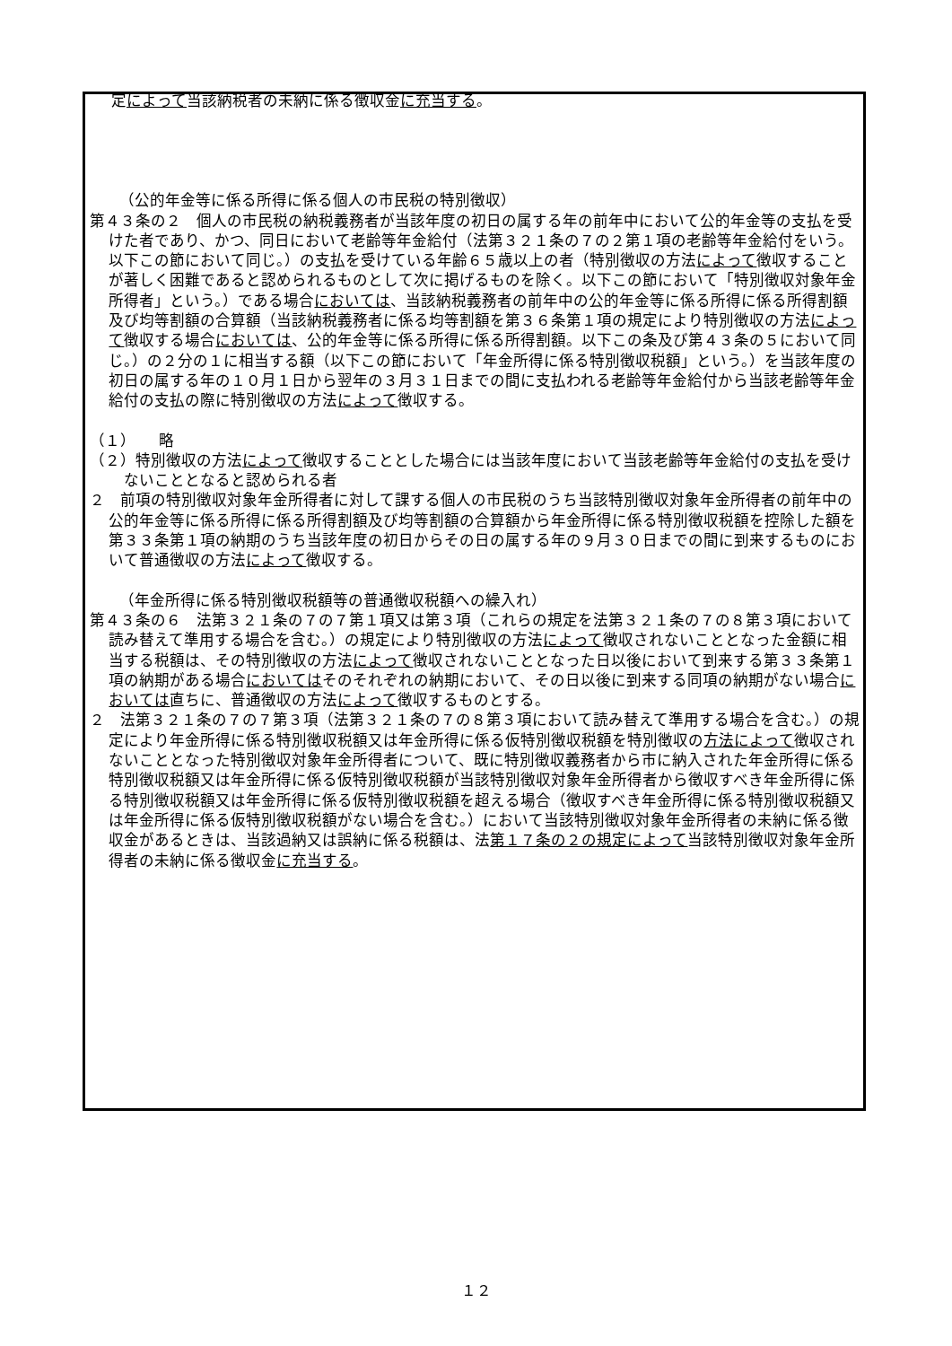定によって当該納税者の未納に係る徴収金に充当する。
（公的年金等に係る所得に係る個人の市民税の特別徴収）
第４３条の２　個人の市民税の納税義務者が当該年度の初日の属する年の前年中において公的年金等の支払を受けた者であり、かつ、同日において老齢等年金給付（法第３２１条の７の２第１項の老齢等年金給付をいう。以下この節において同じ。）の支払を受けている年齢６５歳以上の者（特別徴収の方法によって徴収することが著しく困難であると認められるものとして次に掲げるものを除く。以下この節において「特別徴収対象年金所得者」という。）である場合においては、当該納税義務者の前年中の公的年金等に係る所得に係る所得割額及び均等割額の合算額（当該納税義務者に係る均等割額を第３６条第１項の規定により特別徴収の方法によって徴収する場合においては、公的年金等に係る所得に係る所得割額。以下この条及び第４３条の５において同じ。）の２分の１に相当する額（以下この節において「年金所得に係る特別徴収税額」という。）を当該年度の初日の属する年の１０月１日から翌年の３月３１日までの間に支払われる老齢等年金給付から当該老齢等年金給付の支払の際に特別徴収の方法によって徴収する。
（１）　　略
（２）特別徴収の方法によって徴収することとした場合には当該年度において当該老齢等年金給付の支払を受けないこととなると認められる者
２　前項の特別徴収対象年金所得者に対して課する個人の市民税のうち当該特別徴収対象年金所得者の前年中の公的年金等に係る所得に係る所得割額及び均等割額の合算額から年金所得に係る特別徴収税額を控除した額を第３３条第１項の納期のうち当該年度の初日からその日の属する年の９月３０日までの間に到来するものにおいて普通徴収の方法によって徴収する。
（年金所得に係る特別徴収税額等の普通徴収税額への繰入れ）
第４３条の６　法第３２１条の７の７第１項又は第３項（これらの規定を法第３２１条の７の８第３項において読み替えて準用する場合を含む。）の規定により特別徴収の方法によって徴収されないこととなった金額に相当する税額は、その特別徴収の方法によって徴収されないこととなった日以後において到来する第３３条第１項の納期がある場合においてはそのそれぞれの納期において、その日以後に到来する同項の納期がない場合においては直ちに、普通徴収の方法によって徴収するものとする。
２　法第３２１条の７の７第３項（法第３２１条の７の８第３項において読み替えて準用する場合を含む。）の規定により年金所得に係る特別徴収税額又は年金所得に係る仮特別徴収税額を特別徴収の方法によって徴収されないこととなった特別徴収対象年金所得者について、既に特別徴収義務者から市に納入された年金所得に係る特別徴収税額又は年金所得に係る仮特別徴収税額が当該特別徴収対象年金所得者から徴収すべき年金所得に係る特別徴収税額又は年金所得に係る仮特別徴収税額を超える場合（徴収すべき年金所得に係る特別徴収税額又は年金所得に係る仮特別徴収税額がない場合を含む。）において当該特別徴収対象年金所得者の未納に係る徴収金があるときは、当該過納又は誤納に係る税額は、法第１７条の２の規定によって当該特別徴収対象年金所得者の未納に係る徴収金に充当する。
１２